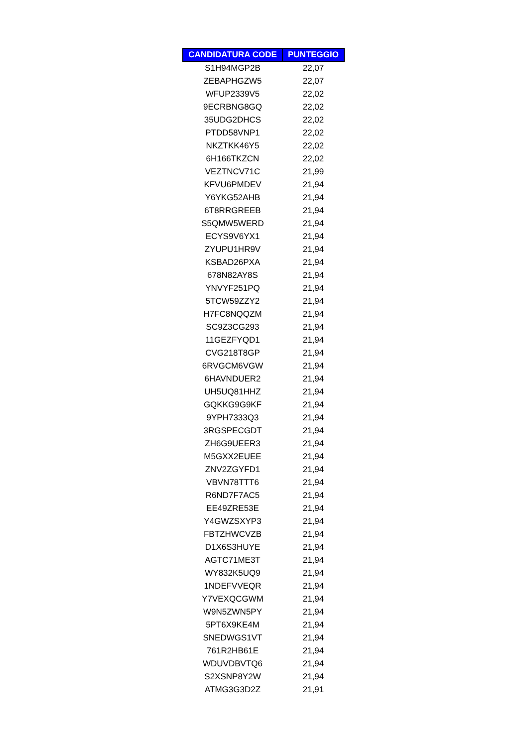| CANDIDATURA CODE | PUNTEGGIO |
| --- | --- |
| S1H94MGP2B | 22,07 |
| ZEBAPHGZW5 | 22,07 |
| WFUP2339V5 | 22,02 |
| 9ECRBNG8GQ | 22,02 |
| 35UDG2DHCS | 22,02 |
| PTDD58VNP1 | 22,02 |
| NKZTKK46Y5 | 22,02 |
| 6H166TKZCN | 22,02 |
| VEZTNCV71C | 21,99 |
| KFVU6PMDEV | 21,94 |
| Y6YKG52AHB | 21,94 |
| 6T8RRGREEB | 21,94 |
| S5QMW5WERD | 21,94 |
| ECYS9V6YX1 | 21,94 |
| ZYUPU1HR9V | 21,94 |
| KSBAD26PXA | 21,94 |
| 678N82AY8S | 21,94 |
| YNVYF251PQ | 21,94 |
| 5TCW59ZZY2 | 21,94 |
| H7FC8NQQZM | 21,94 |
| SC9Z3CG293 | 21,94 |
| 11GEZFYQD1 | 21,94 |
| CVG218T8GP | 21,94 |
| 6RVGCM6VGW | 21,94 |
| 6HAVNDUER2 | 21,94 |
| UH5UQ81HHZ | 21,94 |
| GQKKG9G9KF | 21,94 |
| 9YPH7333Q3 | 21,94 |
| 3RGSPECGDT | 21,94 |
| ZH6G9UEER3 | 21,94 |
| M5GXX2EUEE | 21,94 |
| ZNV2ZGYFD1 | 21,94 |
| VBVN78TTT6 | 21,94 |
| R6ND7F7AC5 | 21,94 |
| EE49ZRE53E | 21,94 |
| Y4GWZSXYP3 | 21,94 |
| FBTZHWCVZB | 21,94 |
| D1X6S3HUYE | 21,94 |
| AGTC71ME3T | 21,94 |
| WY832K5UQ9 | 21,94 |
| 1NDEFVVEQR | 21,94 |
| Y7VEXQCGWM | 21,94 |
| W9N5ZWN5PY | 21,94 |
| 5PT6X9KE4M | 21,94 |
| SNEDWGS1VT | 21,94 |
| 761R2HB61E | 21,94 |
| WDUVDBVTQ6 | 21,94 |
| S2XSNP8Y2W | 21,94 |
| ATMG3G3D2Z | 21,91 |